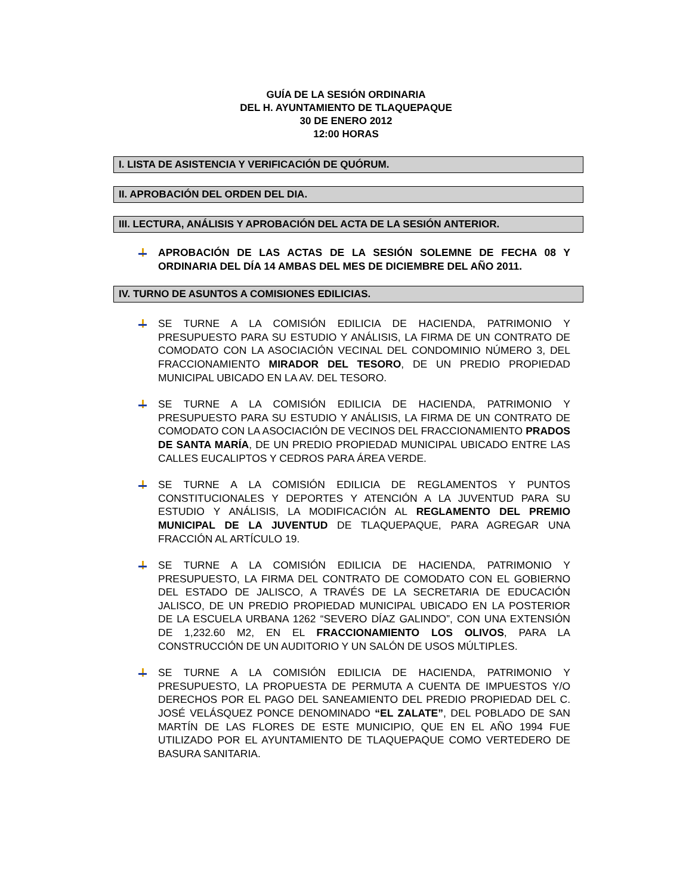GUÍA DE LA SESIÓN ORDINARIA
DEL H. AYUNTAMIENTO DE TLAQUEPAQUE
30 DE ENERO 2012
12:00 HORAS
I. LISTA DE ASISTENCIA Y VERIFICACIÓN DE QUÓRUM.
II. APROBACIÓN DEL ORDEN DEL DIA.
III. LECTURA, ANÁLISIS Y APROBACIÓN DEL ACTA DE LA SESIÓN ANTERIOR.
APROBACIÓN DE LAS ACTAS DE LA SESIÓN SOLEMNE DE FECHA 08 Y ORDINARIA DEL DÍA 14 AMBAS DEL MES DE DICIEMBRE DEL AÑO 2011.
IV. TURNO DE ASUNTOS A COMISIONES EDILICIAS.
SE TURNE A LA COMISIÓN EDILICIA DE HACIENDA, PATRIMONIO Y PRESUPUESTO PARA SU ESTUDIO Y ANÁLISIS, LA FIRMA DE UN CONTRATO DE COMODATO CON LA ASOCIACIÓN VECINAL DEL CONDOMINIO NÚMERO 3, DEL FRACCIONAMIENTO MIRADOR DEL TESORO, DE UN PREDIO PROPIEDAD MUNICIPAL UBICADO EN LA AV. DEL TESORO.
SE TURNE A LA COMISIÓN EDILICIA DE HACIENDA, PATRIMONIO Y PRESUPUESTO PARA SU ESTUDIO Y ANÁLISIS, LA FIRMA DE UN CONTRATO DE COMODATO CON LA ASOCIACIÓN DE VECINOS DEL FRACCIONAMIENTO PRADOS DE SANTA MARÍA, DE UN PREDIO PROPIEDAD MUNICIPAL UBICADO ENTRE LAS CALLES EUCALIPTOS Y CEDROS PARA ÁREA VERDE.
SE TURNE A LA COMISIÓN EDILICIA DE REGLAMENTOS Y PUNTOS CONSTITUCIONALES Y DEPORTES Y ATENCIÓN A LA JUVENTUD PARA SU ESTUDIO Y ANÁLISIS, LA MODIFICACIÓN AL REGLAMENTO DEL PREMIO MUNICIPAL DE LA JUVENTUD DE TLAQUEPAQUE, PARA AGREGAR UNA FRACCIÓN AL ARTÍCULO 19.
SE TURNE A LA COMISIÓN EDILICIA DE HACIENDA, PATRIMONIO Y PRESUPUESTO, LA FIRMA DEL CONTRATO DE COMODATO CON EL GOBIERNO DEL ESTADO DE JALISCO, A TRAVÉS DE LA SECRETARIA DE EDUCACIÓN JALISCO, DE UN PREDIO PROPIEDAD MUNICIPAL UBICADO EN LA POSTERIOR DE LA ESCUELA URBANA 1262 “SEVERO DÍAZ GALINDO”, CON UNA EXTENSIÓN DE 1,232.60 M2, EN EL FRACCIONAMIENTO LOS OLIVOS, PARA LA CONSTRUCCIÓN DE UN AUDITORIO Y UN SALÓN DE USOS MÚLTIPLES.
SE TURNE A LA COMISIÓN EDILICIA DE HACIENDA, PATRIMONIO Y PRESUPUESTO, LA PROPUESTA DE PERMUTA A CUENTA DE IMPUESTOS Y/O DERECHOS POR EL PAGO DEL SANEAMIENTO DEL PREDIO PROPIEDAD DEL C. JOSÉ VELÁSQUEZ PONCE DENOMINADO “EL ZALATE”, DEL POBLADO DE SAN MARTÍN DE LAS FLORES DE ESTE MUNICIPIO, QUE EN EL AÑO 1994 FUE UTILIZADO POR EL AYUNTAMIENTO DE TLAQUEPAQUE COMO VERTEDERO DE BASURA SANITARIA.